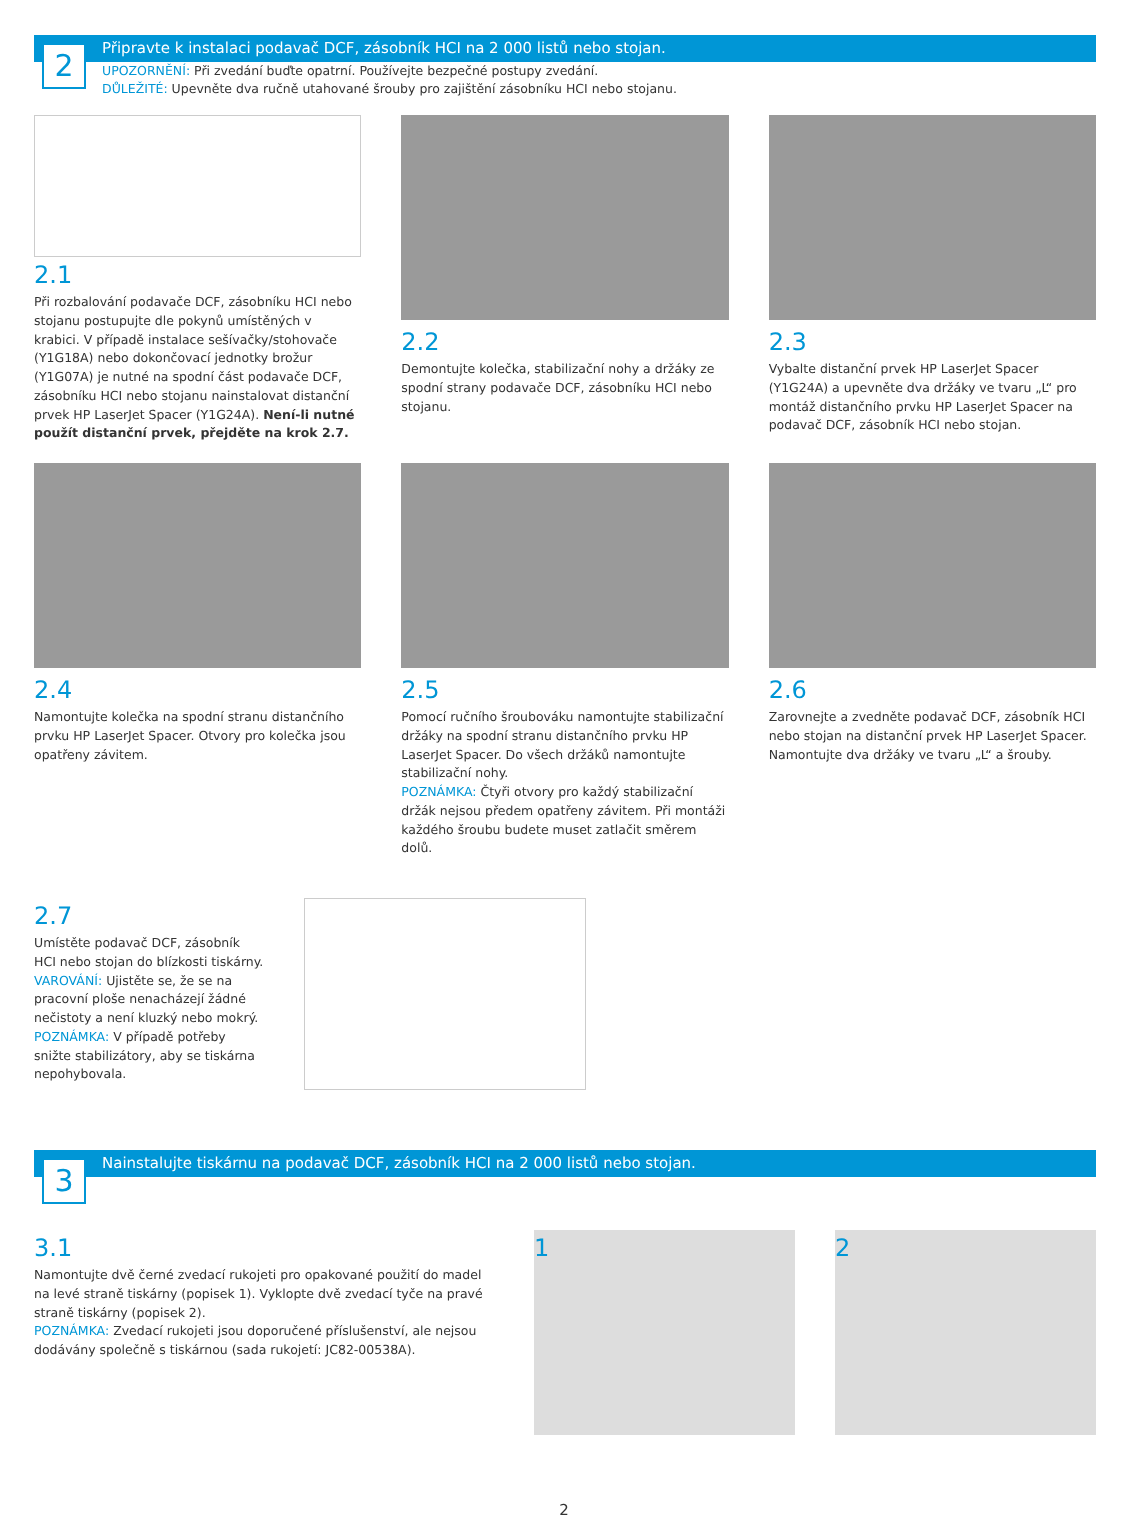2
Připravte k instalaci podavač DCF, zásobník HCI na 2 000 listů nebo stojan.
UPOZORNĚNÍ: Při zvedání buďte opatrní. Používejte bezpečné postupy zvedání.
DŮLEŽITÉ: Upevněte dva ručně utahované šrouby pro zajištění zásobníku HCI nebo stojanu.
2.1
Při rozbalování podavače DCF, zásobníku HCI nebo stojanu postupujte dle pokynů umístěných v krabici. V případě instalace sešívačky/stohovače (Y1G18A) nebo dokončovací jednotky brožur (Y1G07A) je nutné na spodní část podavače DCF, zásobníku HCI nebo stojanu nainstalovat distanční prvek HP LaserJet Spacer (Y1G24A). Není-li nutné použít distanční prvek, přejděte na krok 2.7.
2.2
Demontujte kolečka, stabilizační nohy a držáky ze spodní strany podavače DCF, zásobníku HCI nebo stojanu.
2.3
Vybalte distanční prvek HP LaserJet Spacer (Y1G24A) a upevněte dva držáky ve tvaru „L“ pro montáž distančního prvku HP LaserJet Spacer na podavač DCF, zásobník HCI nebo stojan.
2.4
Namontujte kolečka na spodní stranu distančního prvku HP LaserJet Spacer. Otvory pro kolečka jsou opatřeny závitem.
2.5
Pomocí ručního šroubováku namontujte stabilizační držáky na spodní stranu distančního prvku HP LaserJet Spacer. Do všech držáků namontujte stabilizační nohy.
POZNÁMKA: Čtyři otvory pro každý stabilizační držák nejsou předem opatřeny závitem. Při montáži každého šroubu budete muset zatlačit směrem dolů.
2.6
Zarovnejte a zvedněte podavač DCF, zásobník HCI nebo stojan na distanční prvek HP LaserJet Spacer. Namontujte dva držáky ve tvaru „L“ a šrouby.
2.7
Umístěte podavač DCF, zásobník HCI nebo stojan do blízkosti tiskárny.
VAROVÁNÍ: Ujistěte se, že se na pracovní ploše nenacházejí žádné nečistoty a není kluzký nebo mokrý.
POZNÁMKA: V případě potřeby snižte stabilizátory, aby se tiskárna nepohybovala.
3
Nainstalujte tiskárnu na podavač DCF, zásobník HCI na 2 000 listů nebo stojan.
3.1
Namontujte dvě černé zvedací rukojeti pro opakované použití do madel na levé straně tiskárny (popisek 1). Vyklopte dvě zvedací tyče na pravé straně tiskárny (popisek 2).
POZNÁMKA: Zvedací rukojeti jsou doporučené příslušenství, ale nejsou dodávány společně s tiskárnou (sada rukojetí: JC82-00538A).
1 2
2